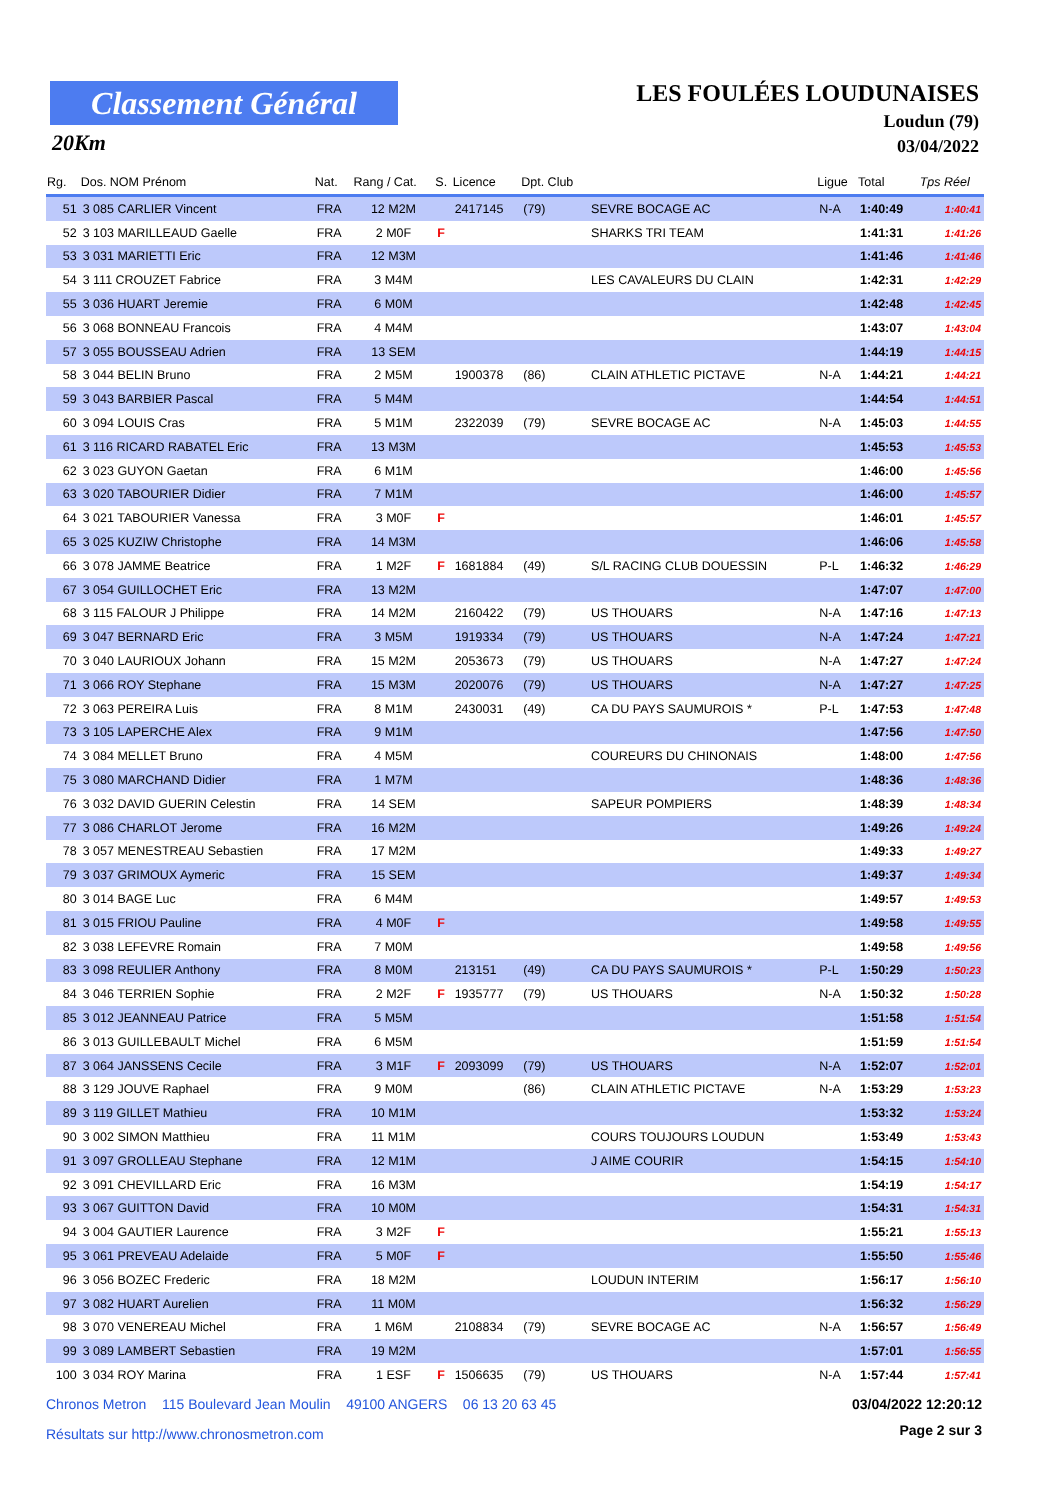Classement Général
20Km
LES FOULÉES LOUDUNAISES
Loudun (79)
03/04/2022
| Rg. | Dos. NOM Prénom | Nat. | Rang / Cat. | S. | Licence | Dpt. Club | | Ligue | Total | Tps Réel |
| --- | --- | --- | --- | --- | --- | --- | --- | --- | --- | --- |
| 51 | 3 085 CARLIER Vincent | FRA | 12 M2M | | 2417145 | (79) | SEVRE BOCAGE AC | N-A | 1:40:49 | 1:40:41 |
| 52 | 3 103 MARILLEAUD Gaelle | FRA | 2 M0F | F | | | SHARKS TRI TEAM | | 1:41:31 | 1:41:26 |
| 53 | 3 031 MARIETTI Eric | FRA | 12 M3M | | | | | | 1:41:46 | 1:41:46 |
| 54 | 3 111 CROUZET Fabrice | FRA | 3 M4M | | | | LES CAVALEURS DU CLAIN | | 1:42:31 | 1:42:29 |
| 55 | 3 036 HUART Jeremie | FRA | 6 M0M | | | | | | 1:42:48 | 1:42:45 |
| 56 | 3 068 BONNEAU Francois | FRA | 4 M4M | | | | | | 1:43:07 | 1:43:04 |
| 57 | 3 055 BOUSSEAU Adrien | FRA | 13 SEM | | | | | | 1:44:19 | 1:44:15 |
| 58 | 3 044 BELIN Bruno | FRA | 2 M5M | | 1900378 | (86) | CLAIN ATHLETIC PICTAVE | N-A | 1:44:21 | 1:44:21 |
| 59 | 3 043 BARBIER Pascal | FRA | 5 M4M | | | | | | 1:44:54 | 1:44:51 |
| 60 | 3 094 LOUIS Cras | FRA | 5 M1M | | 2322039 | (79) | SEVRE BOCAGE AC | N-A | 1:45:03 | 1:44:55 |
| 61 | 3 116 RICARD RABATEL Eric | FRA | 13 M3M | | | | | | 1:45:53 | 1:45:53 |
| 62 | 3 023 GUYON Gaetan | FRA | 6 M1M | | | | | | 1:46:00 | 1:45:56 |
| 63 | 3 020 TABOURIER Didier | FRA | 7 M1M | | | | | | 1:46:00 | 1:45:57 |
| 64 | 3 021 TABOURIER Vanessa | FRA | 3 M0F | F | | | | | 1:46:01 | 1:45:57 |
| 65 | 3 025 KUZIW Christophe | FRA | 14 M3M | | | | | | 1:46:06 | 1:45:58 |
| 66 | 3 078 JAMME Beatrice | FRA | 1 M2F | F | 1681884 | (49) | S/L RACING CLUB DOUESSIN | P-L | 1:46:32 | 1:46:29 |
| 67 | 3 054 GUILLOCHET Eric | FRA | 13 M2M | | | | | | 1:47:07 | 1:47:00 |
| 68 | 3 115 FALOUR J Philippe | FRA | 14 M2M | | 2160422 | (79) | US THOUARS | N-A | 1:47:16 | 1:47:13 |
| 69 | 3 047 BERNARD Eric | FRA | 3 M5M | | 1919334 | (79) | US THOUARS | N-A | 1:47:24 | 1:47:21 |
| 70 | 3 040 LAURIOUX Johann | FRA | 15 M2M | | 2053673 | (79) | US THOUARS | N-A | 1:47:27 | 1:47:24 |
| 71 | 3 066 ROY Stephane | FRA | 15 M3M | | 2020076 | (79) | US THOUARS | N-A | 1:47:27 | 1:47:25 |
| 72 | 3 063 PEREIRA Luis | FRA | 8 M1M | | 2430031 | (49) | CA DU PAYS SAUMUROIS * | P-L | 1:47:53 | 1:47:48 |
| 73 | 3 105 LAPERCHE Alex | FRA | 9 M1M | | | | | | 1:47:56 | 1:47:50 |
| 74 | 3 084 MELLET Bruno | FRA | 4 M5M | | | | COUREURS DU CHINONAIS | | 1:48:00 | 1:47:56 |
| 75 | 3 080 MARCHAND Didier | FRA | 1 M7M | | | | | | 1:48:36 | 1:48:36 |
| 76 | 3 032 DAVID GUERIN Celestin | FRA | 14 SEM | | | | SAPEUR POMPIERS | | 1:48:39 | 1:48:34 |
| 77 | 3 086 CHARLOT Jerome | FRA | 16 M2M | | | | | | 1:49:26 | 1:49:24 |
| 78 | 3 057 MENESTREAU Sebastien | FRA | 17 M2M | | | | | | 1:49:33 | 1:49:27 |
| 79 | 3 037 GRIMOUX Aymeric | FRA | 15 SEM | | | | | | 1:49:37 | 1:49:34 |
| 80 | 3 014 BAGE Luc | FRA | 6 M4M | | | | | | 1:49:57 | 1:49:53 |
| 81 | 3 015 FRIOU Pauline | FRA | 4 M0F | F | | | | | 1:49:58 | 1:49:55 |
| 82 | 3 038 LEFEVRE Romain | FRA | 7 M0M | | | | | | 1:49:58 | 1:49:56 |
| 83 | 3 098 REULIER Anthony | FRA | 8 M0M | | 213151 | (49) | CA DU PAYS SAUMUROIS * | P-L | 1:50:29 | 1:50:23 |
| 84 | 3 046 TERRIEN Sophie | FRA | 2 M2F | F | 1935777 | (79) | US THOUARS | N-A | 1:50:32 | 1:50:28 |
| 85 | 3 012 JEANNEAU Patrice | FRA | 5 M5M | | | | | | 1:51:58 | 1:51:54 |
| 86 | 3 013 GUILLEBAULT Michel | FRA | 6 M5M | | | | | | 1:51:59 | 1:51:54 |
| 87 | 3 064 JANSSENS Cecile | FRA | 3 M1F | F | 2093099 | (79) | US THOUARS | N-A | 1:52:07 | 1:52:01 |
| 88 | 3 129 JOUVE Raphael | FRA | 9 M0M | | | (86) | CLAIN ATHLETIC PICTAVE | N-A | 1:53:29 | 1:53:23 |
| 89 | 3 119 GILLET Mathieu | FRA | 10 M1M | | | | | | 1:53:32 | 1:53:24 |
| 90 | 3 002 SIMON Matthieu | FRA | 11 M1M | | | | COURS TOUJOURS LOUDUN | | 1:53:49 | 1:53:43 |
| 91 | 3 097 GROLLEAU Stephane | FRA | 12 M1M | | | | J AIME COURIR | | 1:54:15 | 1:54:10 |
| 92 | 3 091 CHEVILLARD Eric | FRA | 16 M3M | | | | | | 1:54:19 | 1:54:17 |
| 93 | 3 067 GUITTON David | FRA | 10 M0M | | | | | | 1:54:31 | 1:54:31 |
| 94 | 3 004 GAUTIER Laurence | FRA | 3 M2F | F | | | | | 1:55:21 | 1:55:13 |
| 95 | 3 061 PREVEAU Adelaide | FRA | 5 M0F | F | | | | | 1:55:50 | 1:55:46 |
| 96 | 3 056 BOZEC Frederic | FRA | 18 M2M | | | | LOUDUN INTERIM | | 1:56:17 | 1:56:10 |
| 97 | 3 082 HUART Aurelien | FRA | 11 M0M | | | | | | 1:56:32 | 1:56:29 |
| 98 | 3 070 VENEREAU Michel | FRA | 1 M6M | | 2108834 | (79) | SEVRE BOCAGE AC | N-A | 1:56:57 | 1:56:49 |
| 99 | 3 089 LAMBERT Sebastien | FRA | 19 M2M | | | | | | 1:57:01 | 1:56:55 |
| 100 | 3 034 ROY Marina | FRA | 1 ESF | F | 1506635 | (79) | US THOUARS | N-A | 1:57:44 | 1:57:41 |
Chronos Metron 115 Boulevard Jean Moulin 49100 ANGERS 06 13 20 63 45
03/04/2022 12:20:12
Résultats sur http://www.chronosmetron.com
Page 2 sur 3